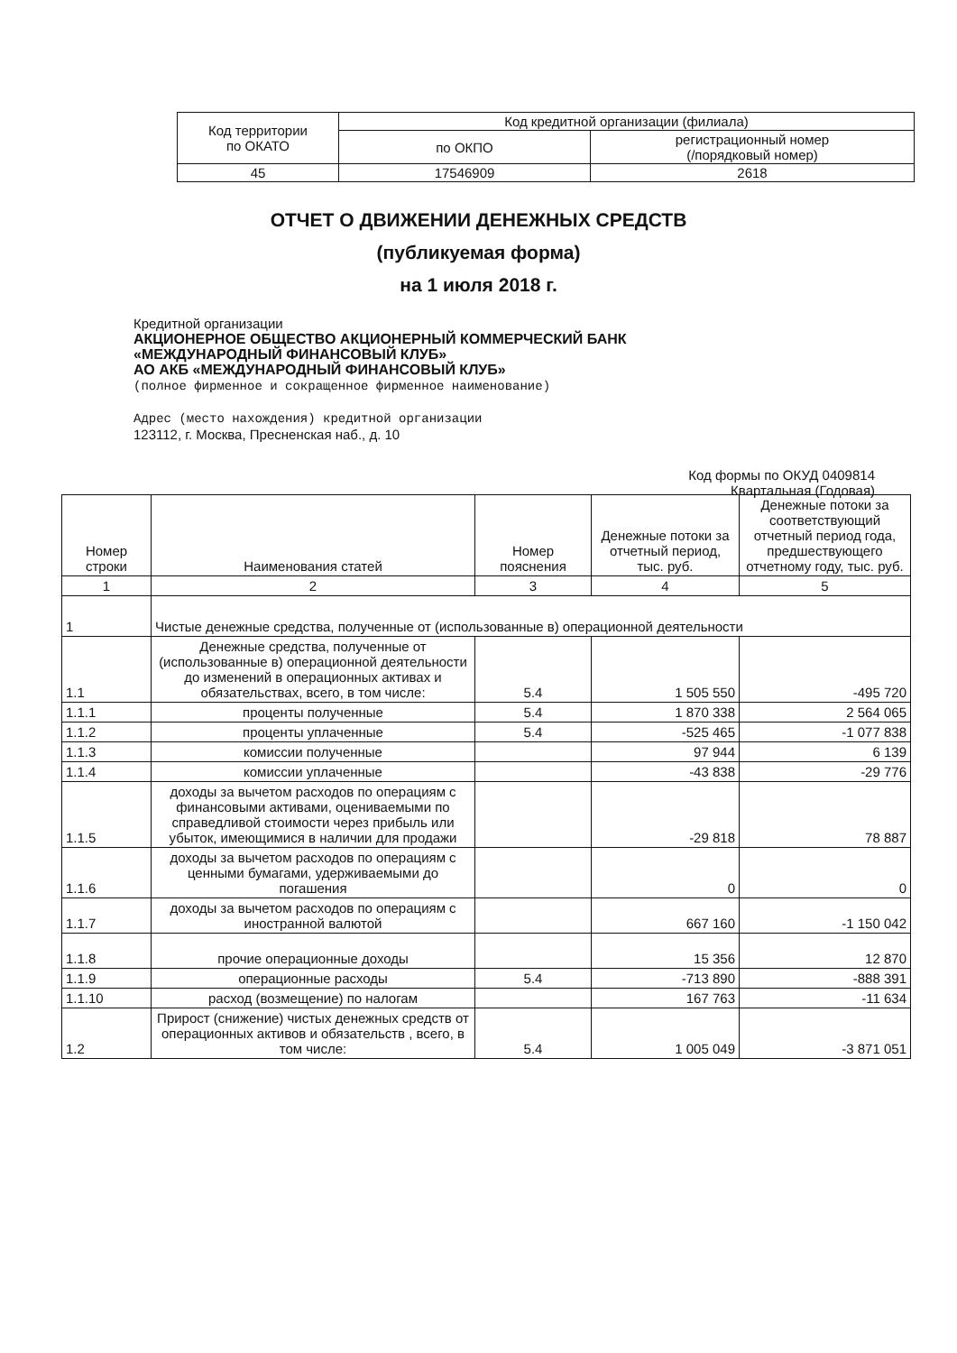| Код территории по ОКАТО | Код кредитной организации (филиала) | |
| | по ОКПО | регистрационный номер (/порядковый номер) |
| 45 | 17546909 | 2618 |
ОТЧЕТ О ДВИЖЕНИИ ДЕНЕЖНЫХ СРЕДСТВ
(публикуемая форма)
на 1 июля 2018 г.
Кредитной организации
АКЦИОНЕРНОЕ ОБЩЕСТВО АКЦИОНЕРНЫЙ КОММЕРЧЕСКИЙ БАНК
«МЕЖДУНАРОДНЫЙ ФИНАНСОВЫЙ КЛУБ»
АО АКБ «МЕЖДУНАРОДНЫЙ ФИНАНСОВЫЙ КЛУБ»
(полное фирменное и сокращенное фирменное наименование)
Адрес (место нахождения) кредитной организации
123112, г. Москва, Пресненская наб., д. 10
Код формы по ОКУД 0409814
Квартальная (Годовая)
| Номер строки | Наименования статей | Номер пояснения | Денежные потоки за отчетный период, тыс. руб. | Денежные потоки за соответствующий отчетный период года, предшествующего отчетному году, тыс. руб. |
| --- | --- | --- | --- | --- |
| 1 | 2 | 3 | 4 | 5 |
| 1 | Чистые денежные средства, полученные от (использованные в) операционной деятельности | | | |
| 1.1 | Денежные средства, полученные от (использованные в) операционной деятельности до изменений в операционных активах и обязательствах, всего, в том числе: | 5.4 | 1 505 550 | -495 720 |
| 1.1.1 | проценты полученные | 5.4 | 1 870 338 | 2 564 065 |
| 1.1.2 | проценты уплаченные | 5.4 | -525 465 | -1 077 838 |
| 1.1.3 | комиссии полученные | | 97 944 | 6 139 |
| 1.1.4 | комиссии уплаченные | | -43 838 | -29 776 |
| 1.1.5 | доходы за вычетом расходов по операциям с финансовыми активами, оцениваемыми по справедливой стоимости через прибыль или убыток, имеющимися в наличии для продажи | | -29 818 | 78 887 |
| 1.1.6 | доходы за вычетом расходов по операциям с ценными бумагами, удерживаемыми до погашения | | 0 | 0 |
| 1.1.7 | доходы за вычетом расходов по операциям с иностранной валютой | | 667 160 | -1 150 042 |
| 1.1.8 | прочие операционные доходы | | 15 356 | 12 870 |
| 1.1.9 | операционные расходы | 5.4 | -713 890 | -888 391 |
| 1.1.10 | расход (возмещение) по налогам | | 167 763 | -11 634 |
| 1.2 | Прирост (снижение) чистых денежных средств от операционных активов и обязательств , всего, в том числе: | 5.4 | 1 005 049 | -3 871 051 |